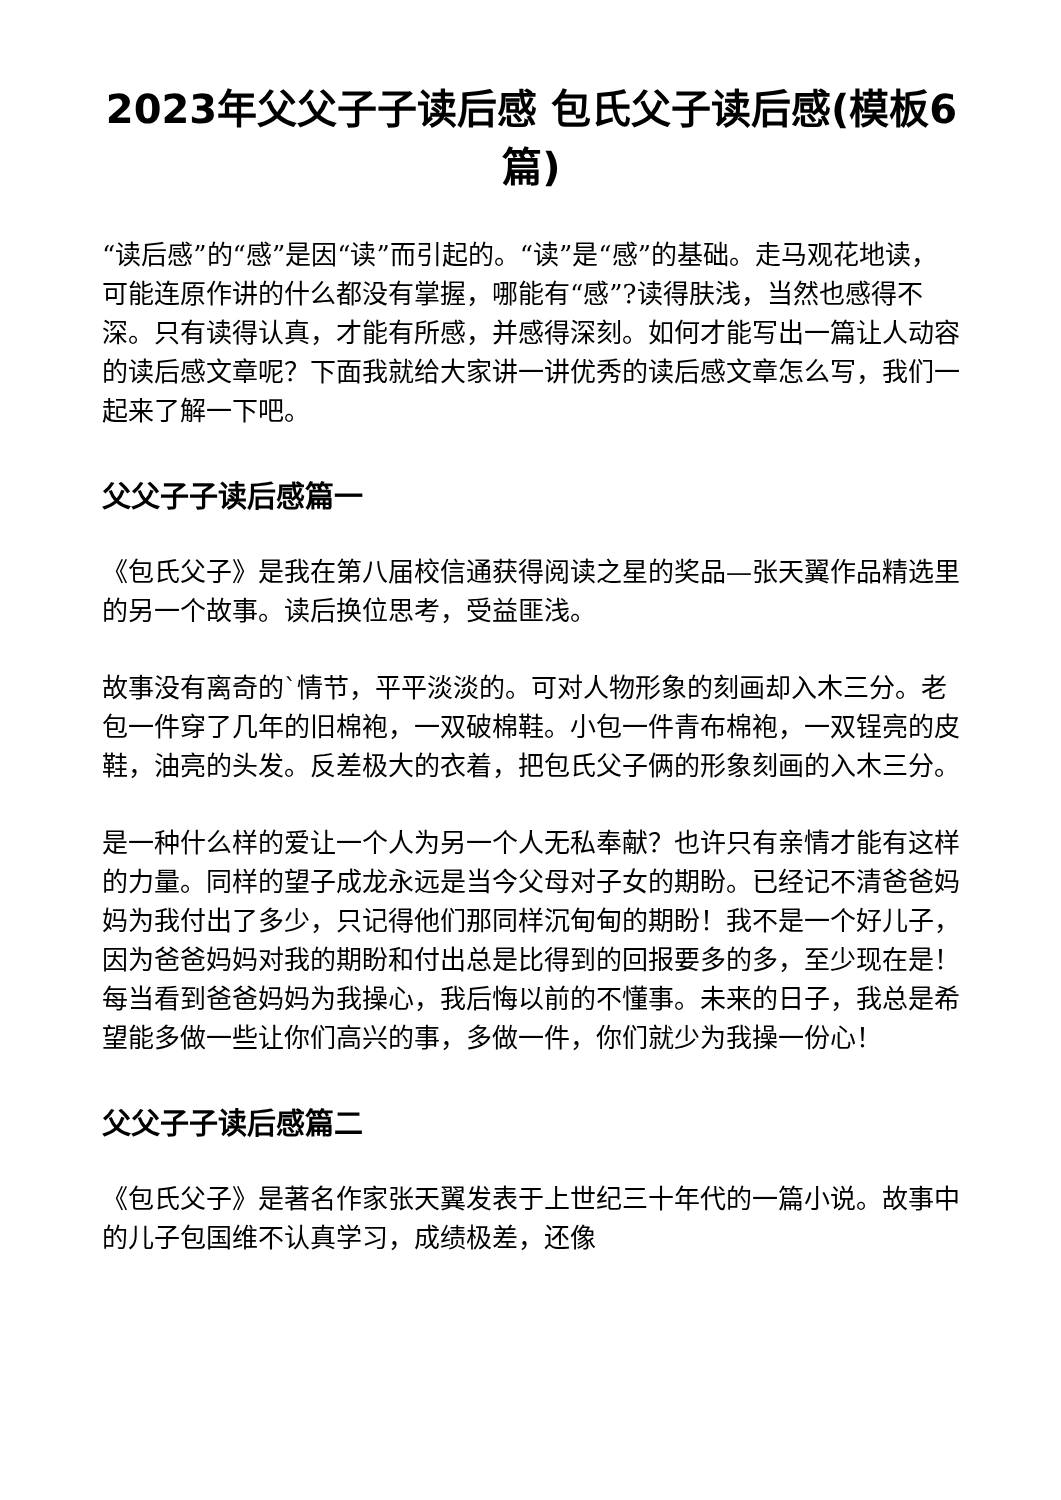2023年父父子子读后感 包氏父子读后感(模板6篇)
“读后感”的“感”是因“读”而引起的。“读”是“感”的基础。走马观花地读，可能连原作讲的什么都没有掌握，哪能有“感”?读得肤浅，当然也感得不深。只有读得认真，才能有所感，并感得深刻。如何才能写出一篇让人动容的读后感文章呢？下面我就给大家讲一讲优秀的读后感文章怎么写，我们一起来了解一下吧。
父父子子读后感篇一
《包氏父子》是我在第八届校信通获得阅读之星的奖品—张天翼作品精选里的另一个故事。读后换位思考，受益匪浅。
故事没有离奇的`情节，平平淡淡的。可对人物形象的刻画却入木三分。老包一件穿了几年的旧棉袍，一双破棉鞋。小包一件青布棉袍，一双锃亮的皮鞋，油亮的头发。反差极大的衣着，把包氏父子俩的形象刻画的入木三分。
是一种什么样的爱让一个人为另一个人无私奉献？也许只有亲情才能有这样的力量。同样的望子成龙永远是当今父母对子女的期盼。已经记不清爸爸妈妈为我付出了多少，只记得他们那同样沉甸甸的期盼！我不是一个好儿子，因为爸爸妈妈对我的期盼和付出总是比得到的回报要多的多，至少现在是！每当看到爸爸妈妈为我操心，我后悔以前的不懂事。未来的日子，我总是希望能多做一些让你们高兴的事，多做一件，你们就少为我操一份心！
父父子子读后感篇二
《包氏父子》是著名作家张天翼发表于上世纪三十年代的一篇小说。故事中的儿子包国维不认真学习，成绩极差，还像